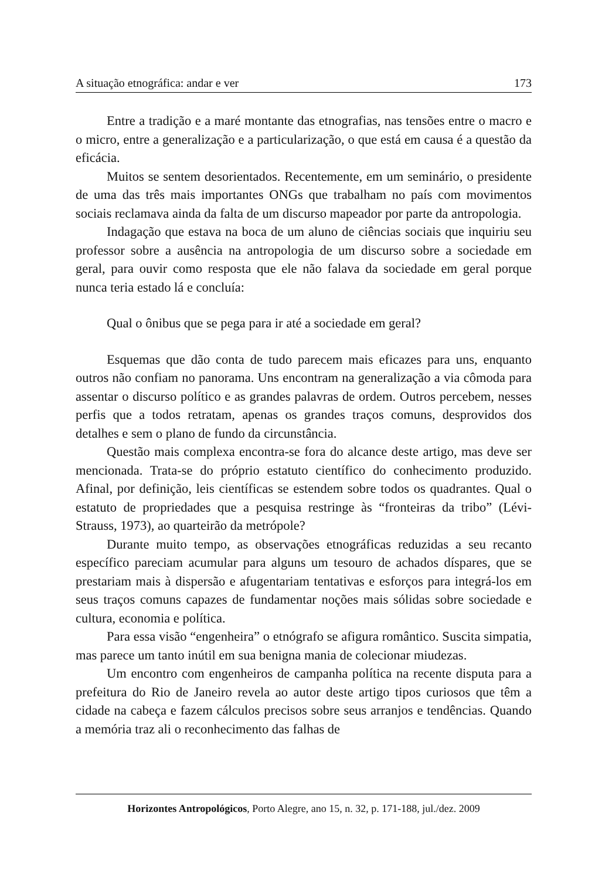A situação etnográfica: andar e ver 173
Entre a tradição e a maré montante das etnografias, nas tensões entre o macro e o micro, entre a generalização e a particularização, o que está em causa é a questão da eficácia.
Muitos se sentem desorientados. Recentemente, em um seminário, o presidente de uma das três mais importantes ONGs que trabalham no país com movimentos sociais reclamava ainda da falta de um discurso mapeador por parte da antropologia.
Indagação que estava na boca de um aluno de ciências sociais que inquiriu seu professor sobre a ausência na antropologia de um discurso sobre a sociedade em geral, para ouvir como resposta que ele não falava da sociedade em geral porque nunca teria estado lá e concluía:
Qual o ônibus que se pega para ir até a sociedade em geral?
Esquemas que dão conta de tudo parecem mais eficazes para uns, enquanto outros não confiam no panorama. Uns encontram na generalização a via cômoda para assentar o discurso político e as grandes palavras de ordem. Outros percebem, nesses perfis que a todos retratam, apenas os grandes traços comuns, desprovidos dos detalhes e sem o plano de fundo da circunstância.
Questão mais complexa encontra-se fora do alcance deste artigo, mas deve ser mencionada. Trata-se do próprio estatuto científico do conhecimento produzido. Afinal, por definição, leis científicas se estendem sobre todos os quadrantes. Qual o estatuto de propriedades que a pesquisa restringe às “fronteiras da tribo” (Lévi-Strauss, 1973), ao quarteirão da metrópole?
Durante muito tempo, as observações etnográficas reduzidas a seu recanto específico pareciam acumular para alguns um tesouro de achados díspares, que se prestariam mais à dispersão e afugentariam tentativas e esforços para integrá-los em seus traços comuns capazes de fundamentar noções mais sólidas sobre sociedade e cultura, economia e política.
Para essa visão “engenheira” o etnógrafo se afigura romântico. Suscita simpatia, mas parece um tanto inútil em sua benigna mania de colecionar miudezas.
Um encontro com engenheiros de campanha política na recente disputa para a prefeitura do Rio de Janeiro revela ao autor deste artigo tipos curiosos que têm a cidade na cabeça e fazem cálculos precisos sobre seus arranjos e tendências. Quando a memória traz ali o reconhecimento das falhas de
Horizontes Antropológicos, Porto Alegre, ano 15, n. 32, p. 171-188, jul./dez. 2009